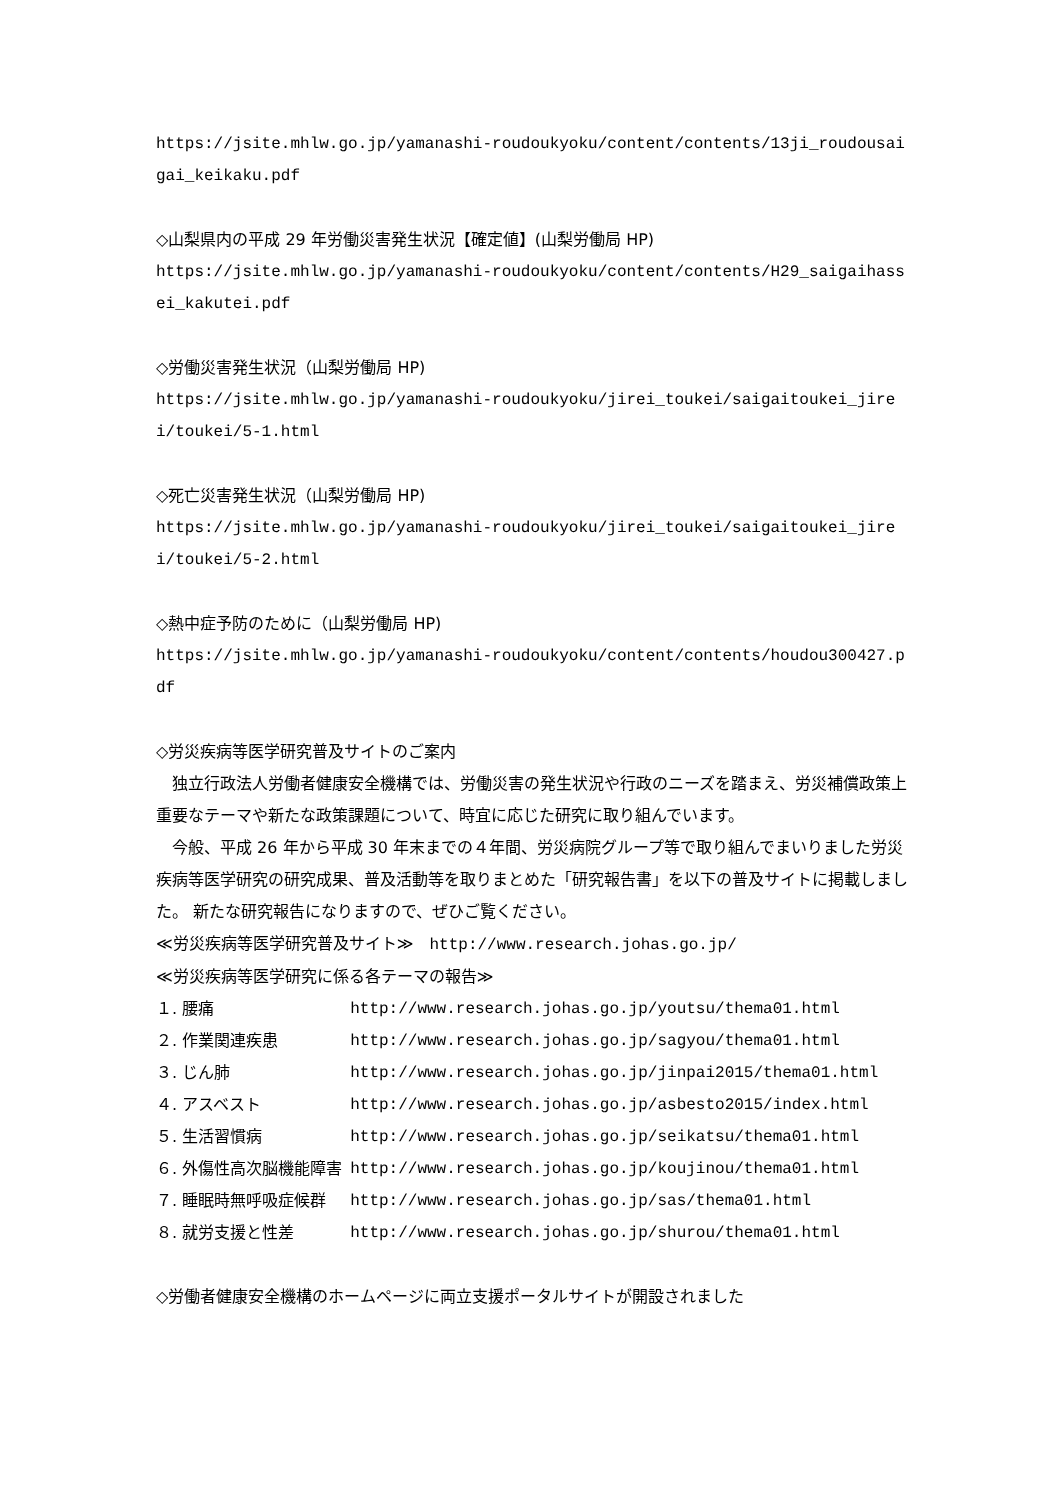https://jsite.mhlw.go.jp/yamanashi-roudoukyoku/content/contents/13ji_roudousaigai_keikaku.pdf
◇山梨県内の平成 29 年労働災害発生状況【確定値】(山梨労働局 HP)
https://jsite.mhlw.go.jp/yamanashi-roudoukyoku/content/contents/H29_saigaihassei_kakutei.pdf
◇労働災害発生状況（山梨労働局 HP)
https://jsite.mhlw.go.jp/yamanashi-roudoukyoku/jirei_toukei/saigaitoukei_jirei/toukei/5-1.html
◇死亡災害発生状況（山梨労働局 HP)
https://jsite.mhlw.go.jp/yamanashi-roudoukyoku/jirei_toukei/saigaitoukei_jirei/toukei/5-2.html
◇熱中症予防のために（山梨労働局 HP)
https://jsite.mhlw.go.jp/yamanashi-roudoukyoku/content/contents/houdou300427.pdf
◇労災疾病等医学研究普及サイトのご案内
　独立行政法人労働者健康安全機構では、労働災害の発生状況や行政のニーズを踏まえ、労災補償政策上重要なテーマや新たな政策課題について、時宜に応じた研究に取り組んでいます。
　今般、平成 26 年から平成 30 年末までの４年間、労災病院グループ等で取り組んでまいりました労災疾病等医学研究の研究成果、普及活動等を取りまとめた「研究報告書」を以下の普及サイトに掲載しました。 新たな研究報告になりますので、ぜひご覧ください。
≪労災疾病等医学研究普及サイト≫　http://www.research.johas.go.jp/
≪労災疾病等医学研究に係る各テーマの報告≫
| １. 腰痛 | http://www.research.johas.go.jp/youtsu/thema01.html |
| ２. 作業関連疾患 | http://www.research.johas.go.jp/sagyou/thema01.html |
| ３. じん肺 | http://www.research.johas.go.jp/jinpai2015/thema01.html |
| ４. アスベスト | http://www.research.johas.go.jp/asbesto2015/index.html |
| ５. 生活習慣病 | http://www.research.johas.go.jp/seikatsu/thema01.html |
| ６. 外傷性高次脳機能障害 | http://www.research.johas.go.jp/koujinou/thema01.html |
| ７. 睡眠時無呼吸症候群 | http://www.research.johas.go.jp/sas/thema01.html |
| ８. 就労支援と性差 | http://www.research.johas.go.jp/shurou/thema01.html |
◇労働者健康安全機構のホームページに両立支援ポータルサイトが開設されました